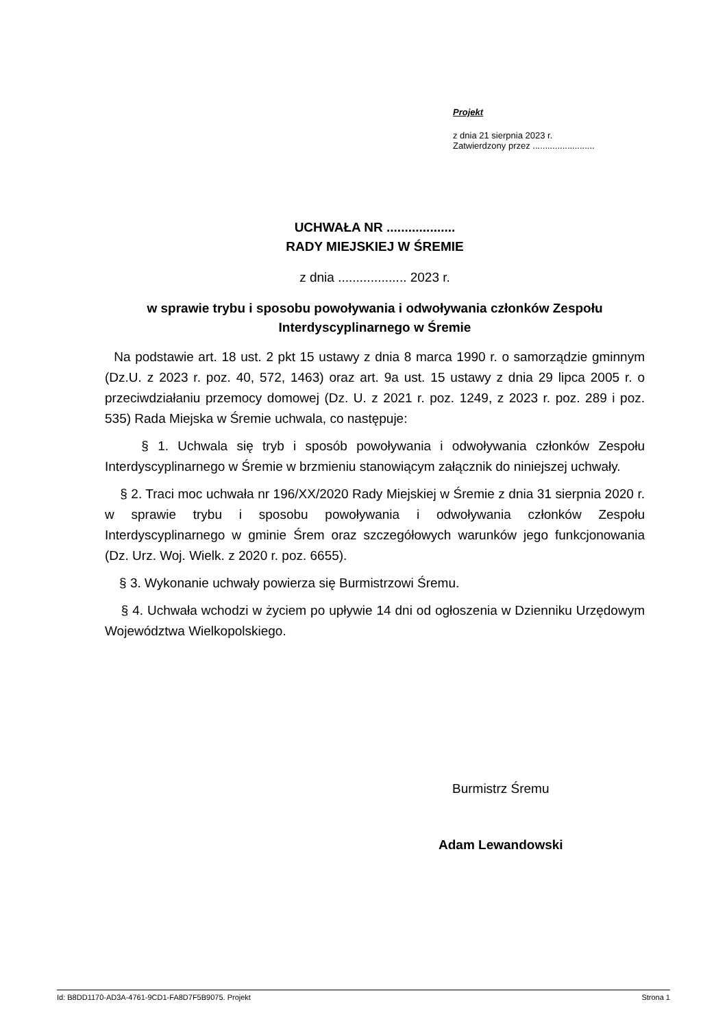Projekt
z dnia 21 sierpnia 2023 r.
Zatwierdzony przez .........................
UCHWAŁA NR ...................
RADY MIEJSKIEJ W ŚREMIE
z dnia ................... 2023 r.
w sprawie trybu i sposobu powoływania i odwoływania członków Zespołu Interdyscyplinarnego w Śremie
Na podstawie art. 18 ust. 2 pkt 15 ustawy z dnia 8 marca 1990 r. o samorządzie gminnym (Dz.U. z 2023 r. poz. 40, 572, 1463) oraz art. 9a ust. 15 ustawy z dnia 29 lipca 2005 r. o przeciwdziałaniu przemocy domowej (Dz. U. z 2021 r. poz. 1249, z 2023 r. poz. 289 i poz. 535) Rada Miejska w Śremie uchwala, co następuje:
§ 1. Uchwala się tryb i sposób powoływania i odwoływania członków Zespołu Interdyscyplinarnego w Śremie w brzmieniu stanowiącym załącznik do niniejszej uchwały.
§ 2. Traci moc uchwała nr 196/XX/2020 Rady Miejskiej w Śremie z dnia 31 sierpnia 2020 r. w sprawie trybu i sposobu powoływania i odwoływania członków Zespołu Interdyscyplinarnego w gminie Śrem oraz szczegółowych warunków jego funkcjonowania (Dz. Urz. Woj. Wielk. z 2020 r. poz. 6655).
§ 3. Wykonanie uchwały powierza się Burmistrzowi Śremu.
§ 4. Uchwała wchodzi w życiem po upływie 14 dni od ogłoszenia w Dzienniku Urzędowym Województwa Wielkopolskiego.
Burmistrz Śremu
Adam Lewandowski
Id: B8DD1170-AD3A-4761-9CD1-FA8D7F5B9075. Projekt Strona 1